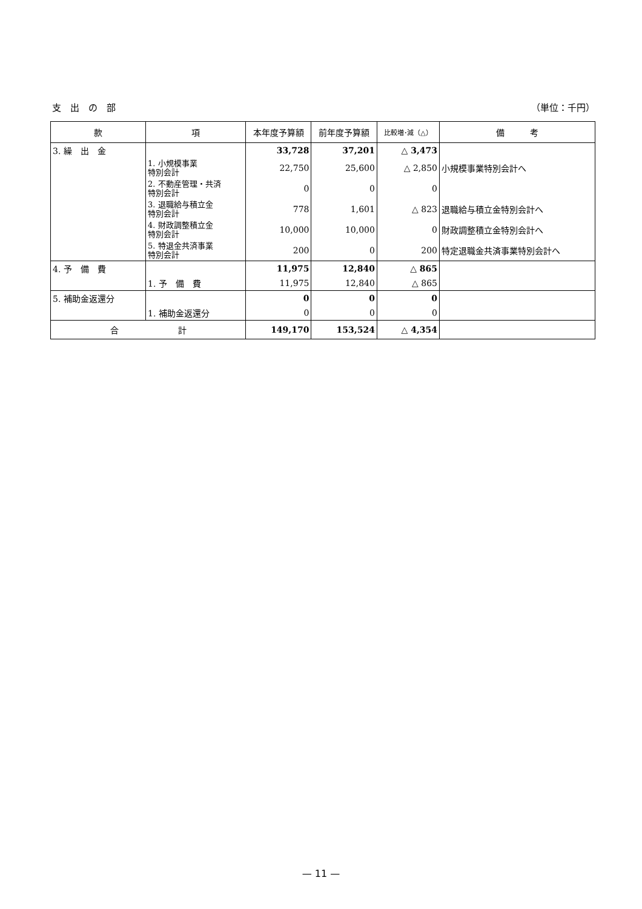支　出　の　部 （単位：千円）
| 款 | 項 | 本年度予算額 | 前年度予算額 | 比較増･減（△） | 備 考 |
| --- | --- | --- | --- | --- | --- |
| 3. 繰 出 金 | | 33,728 | 37,201 | △ 3,473 | |
| | 1. 小規模事業 特別会計 | 22,750 | 25,600 | △ 2,850 | 小規模事業特別会計へ |
| | 2. 不動産管理・共済 特別会計 | 0 | 0 | 0 | |
| | 3. 退職給与積立金 特別会計 | 778 | 1,601 | △ 823 | 退職給与積立金特別会計へ |
| | 4. 財政調整積立金 特別会計 | 10,000 | 10,000 | 0 | 財政調整積立金特別会計へ |
| | 5. 特退金共済事業 特別会計 | 200 | 0 | 200 | 特定退職金共済事業特別会計へ |
| 4. 予 備 費 | | 11,975 | 12,840 | △ 865 | |
| | 1. 予 備 費 | 11,975 | 12,840 | △ 865 | |
| 5. 補助金返還分 | | 0 | 0 | 0 | |
| | 1. 補助金返還分 | 0 | 0 | 0 | |
| 合 計 | | 149,170 | 153,524 | △ 4,354 | |
— 11 —